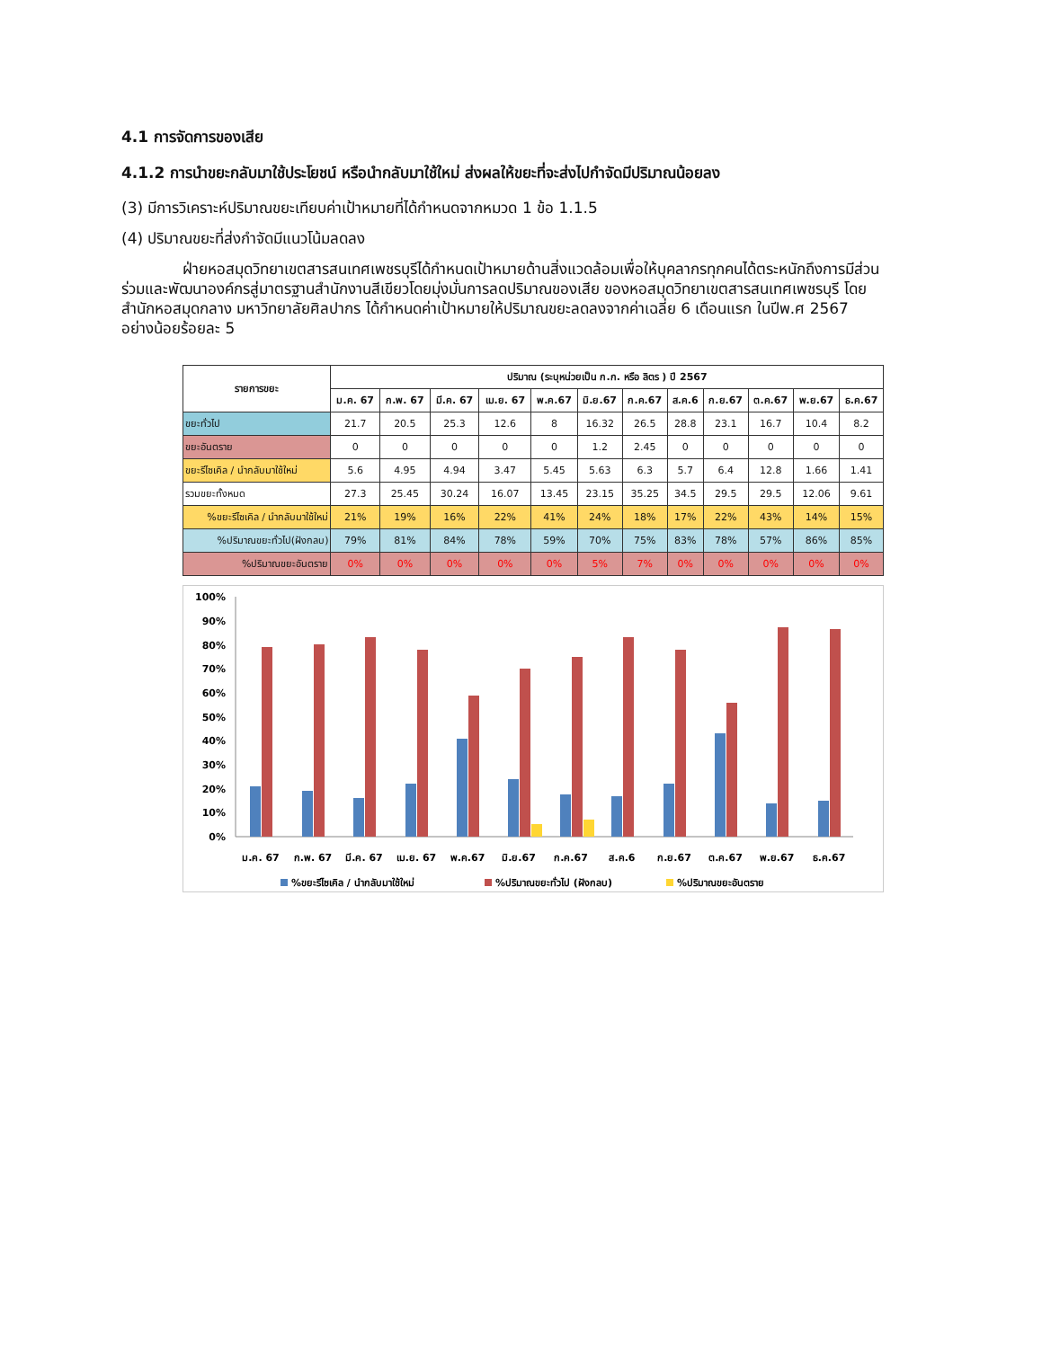4.1 การจัดการของเสีย
4.1.2 การนำขยะกลับมาใช้ประโยชน์ หรือนำกลับมาใช้ใหม่ ส่งผลให้ขยะที่จะส่งไปกำจัดมีปริมาณน้อยลง
(3) มีการวิเคราะห์ปริมาณขยะเทียบค่าเป้าหมายที่ได้กำหนดจากหมวด 1 ข้อ 1.1.5
(4) ปริมาณขยะที่ส่งกำจัดมีแนวโน้มลดลง
ฝ่ายหอสมุดวิทยาเขตสารสนเทศเพชรบุรีได้กำหนดเป้าหมายด้านสิ่งแวดล้อมเพื่อให้บุคลากรทุกคนได้ตระหนักถึงการมีส่วนร่วมและพัฒนาองค์กรสู่มาตรฐานสำนักงานสีเขียวโดยมุ่งมั่นการลดปริมาณของเสีย ของหอสมุดวิทยาเขตสารสนเทศเพชรบุรี โดยสำนักหอสมุดกลาง มหาวิทยาลัยศิลปากร ได้กำหนดค่าเป้าหมายให้ปริมาณขยะลดลงจากค่าเฉลี่ย 6 เดือนแรก ในปีพ.ศ 2567 อย่างน้อยร้อยละ 5
| รายการขยะ | ปริมาณ (ระบุหน่วยเป็น ก.ก. หรือ ลิตร ) ปี 2567 | | | | | | | | | | | |
| --- | --- | --- | --- | --- | --- | --- | --- | --- | --- | --- | --- | --- |
| | ม.ค. 67 | ก.พ. 67 | มี.ค. 67 | เม.ย. 67 | พ.ค.67 | มิ.ย.67 | ก.ค.67 | ส.ค.6 | ก.ย.67 | ต.ค.67 | พ.ย.67 | ธ.ค.67 |
| ขยะทั่วไป | 21.7 | 20.5 | 25.3 | 12.6 | 8 | 16.32 | 26.5 | 28.8 | 23.1 | 16.7 | 10.4 | 8.2 |
| ขยะอันตราย | 0 | 0 | 0 | 0 | 0 | 1.2 | 2.45 | 0 | 0 | 0 | 0 | 0 |
| ขยะรีไซเคิล / นำกลับมาใช้ใหม่ | 5.6 | 4.95 | 4.94 | 3.47 | 5.45 | 5.63 | 6.3 | 5.7 | 6.4 | 12.8 | 1.66 | 1.41 |
| รวมขยะทั้งหมด | 27.3 | 25.45 | 30.24 | 16.07 | 13.45 | 23.15 | 35.25 | 34.5 | 29.5 | 29.5 | 12.06 | 9.61 |
| %ขยะรีไซเคิล / นำกลับมาใช้ใหม่ | 21% | 19% | 16% | 22% | 41% | 24% | 18% | 17% | 22% | 43% | 14% | 15% |
| %ปริมาณขยะทั่วไป(ฝังกลบ) | 79% | 81% | 84% | 78% | 59% | 70% | 75% | 83% | 78% | 57% | 86% | 85% |
| %ปริมาณขยะอันตราย | 0% | 0% | 0% | 0% | 0% | 5% | 7% | 0% | 0% | 0% | 0% | 0% |
100%
90%
80%
70%
60%
50%
40%
30%
20%
10%
0%
ม.ค. 67
ก.พ. 67
มี.ค. 67
เม.ย. 67
พ.ค.67
มิ.ย.67
ก.ค.67
ส.ค.6
ก.ย.67
ต.ค.67
พ.ย.67
ธ.ค.67
%ขยะรีไซเคิล / นำกลับมาใช้ใหม่
%ปริมาณขยะทั่วไป (ฝังกลบ)
%ปริมาณขยะอันตราย